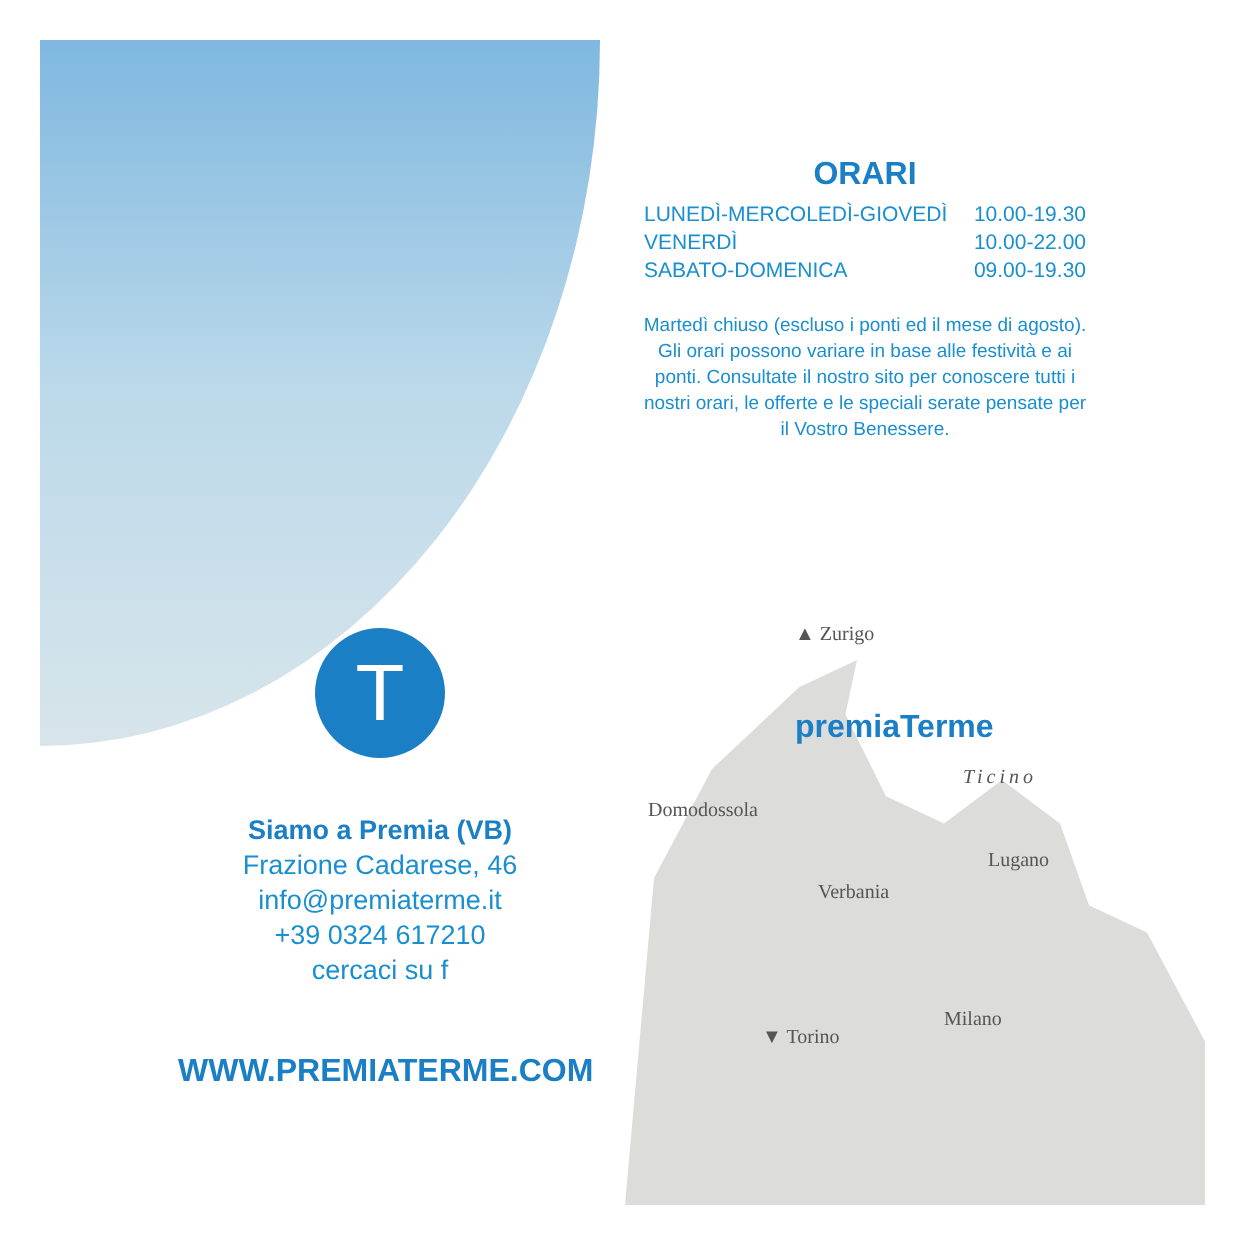T
ORARI
| LUNEDÌ-MERCOLEDÌ-GIOVEDÌ | 10.00-19.30 |
| VENERDÌ | 10.00-22.00 |
| SABATO-DOMENICA | 09.00-19.30 |
Martedì chiuso (escluso i ponti ed il mese di agosto). Gli orari possono variare in base alle festività e ai ponti. Consultate il nostro sito per conoscere tutti i nostri orari, le offerte e le speciali serate pensate per il Vostro Benessere.
Siamo a Premia (VB)
Frazione Cadarese, 46
info@premiaterme.it
+39 0324 617210
cercaci su f
WWW.PREMIATERME.COM
▲ Zurigo
premiaTerme
Ticino
Domodossola
Lugano
Verbania
Milano
▼ Torino